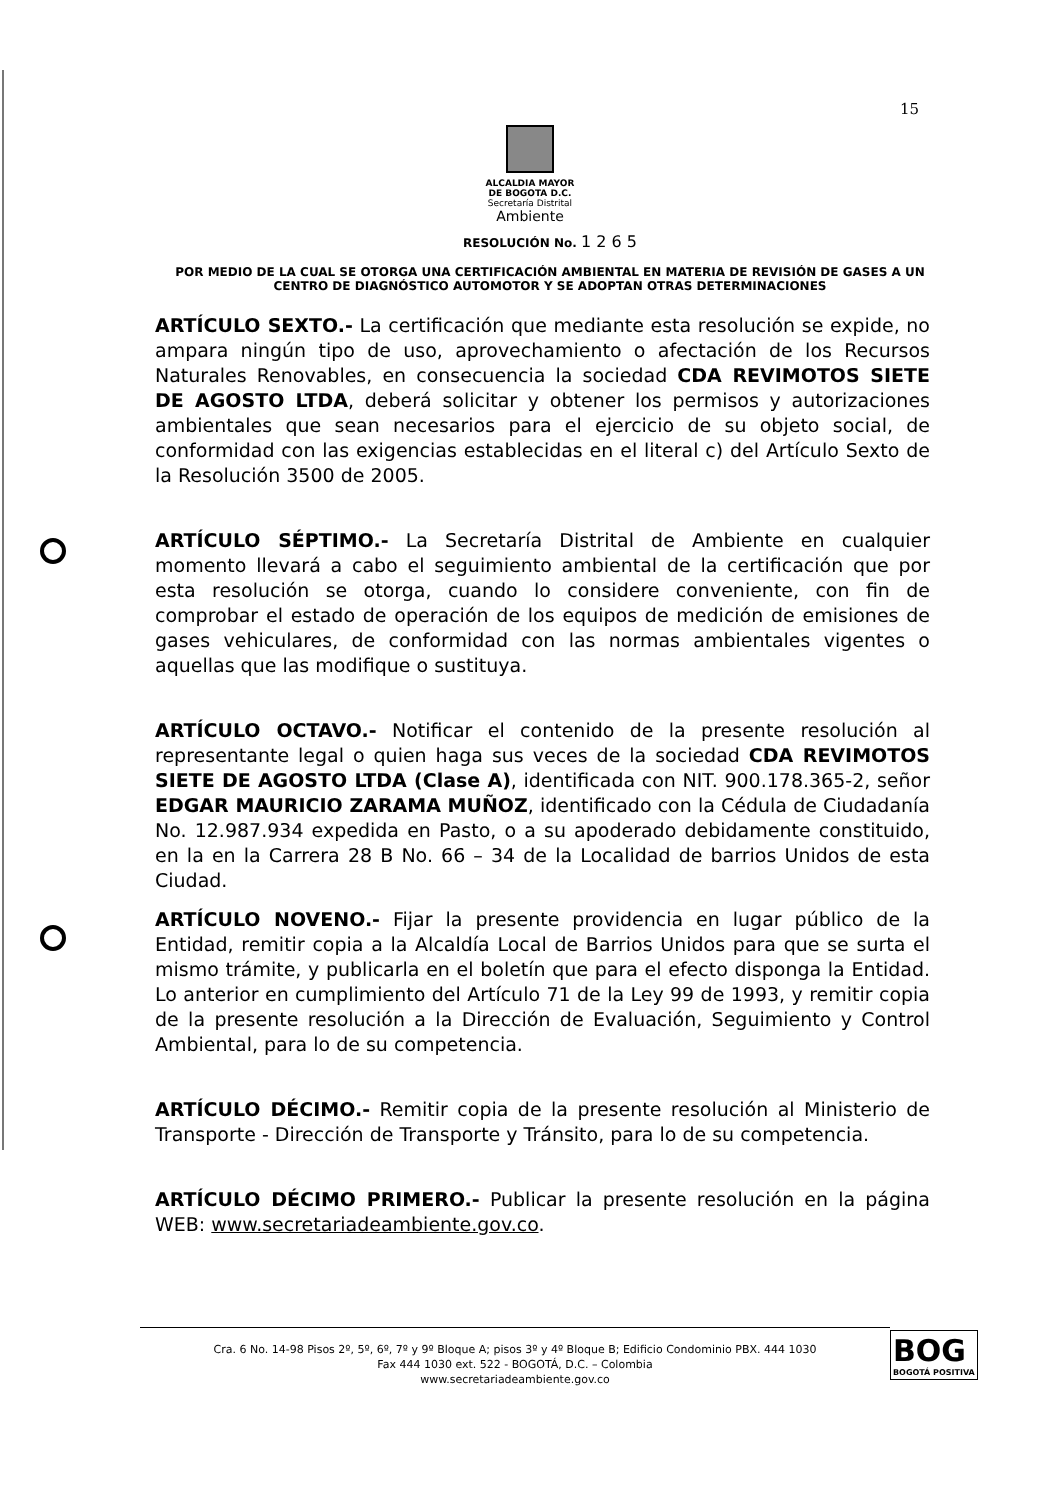15
ALCALDIA MAYOR
DE BOGOTA D.C.
Secretaría Distrital
Ambiente
RESOLUCIÓN No. 1 2 6 5
POR MEDIO DE LA CUAL SE OTORGA UNA CERTIFICACIÓN AMBIENTAL EN MATERIA DE REVISIÓN DE GASES A UN CENTRO DE DIAGNÓSTICO AUTOMOTOR Y SE ADOPTAN OTRAS DETERMINACIONES
ARTÍCULO SEXTO.- La certificación que mediante esta resolución se expide, no ampara ningún tipo de uso, aprovechamiento o afectación de los Recursos Naturales Renovables, en consecuencia la sociedad CDA REVIMOTOS SIETE DE AGOSTO LTDA, deberá solicitar y obtener los permisos y autorizaciones ambientales que sean necesarios para el ejercicio de su objeto social, de conformidad con las exigencias establecidas en el literal c) del Artículo Sexto de la Resolución 3500 de 2005.
ARTÍCULO SÉPTIMO.- La Secretaría Distrital de Ambiente en cualquier momento llevará a cabo el seguimiento ambiental de la certificación que por esta resolución se otorga, cuando lo considere conveniente, con fin de comprobar el estado de operación de los equipos de medición de emisiones de gases vehiculares, de conformidad con las normas ambientales vigentes o aquellas que las modifique o sustituya.
ARTÍCULO OCTAVO.- Notificar el contenido de la presente resolución al representante legal o quien haga sus veces de la sociedad CDA REVIMOTOS SIETE DE AGOSTO LTDA (Clase A), identificada con NIT. 900.178.365-2, señor EDGAR MAURICIO ZARAMA MUÑOZ, identificado con la Cédula de Ciudadanía No. 12.987.934 expedida en Pasto, o a su apoderado debidamente constituido, en la en la Carrera 28 B No. 66 – 34 de la Localidad de barrios Unidos de esta Ciudad.
ARTÍCULO NOVENO.- Fijar la presente providencia en lugar público de la Entidad, remitir copia a la Alcaldía Local de Barrios Unidos para que se surta el mismo trámite, y publicarla en el boletín que para el efecto disponga la Entidad. Lo anterior en cumplimiento del Artículo 71 de la Ley 99 de 1993, y remitir copia de la presente resolución a la Dirección de Evaluación, Seguimiento y Control Ambiental, para lo de su competencia.
ARTÍCULO DÉCIMO.- Remitir copia de la presente resolución al Ministerio de Transporte - Dirección de Transporte y Tránsito, para lo de su competencia.
ARTÍCULO DÉCIMO PRIMERO.- Publicar la presente resolución en la página WEB: www.secretariadeambiente.gov.co.
Cra. 6 No. 14-98 Pisos 2º, 5º, 6º, 7º y 9º Bloque A; pisos 3º y 4º Bloque B; Edificio Condominio PBX. 444 1030
Fax 444 1030 ext. 522 - BOGOTÁ, D.C. – Colombia
www.secretariadeambiente.gov.co
BOG
BOGOTÁ POSITIVA